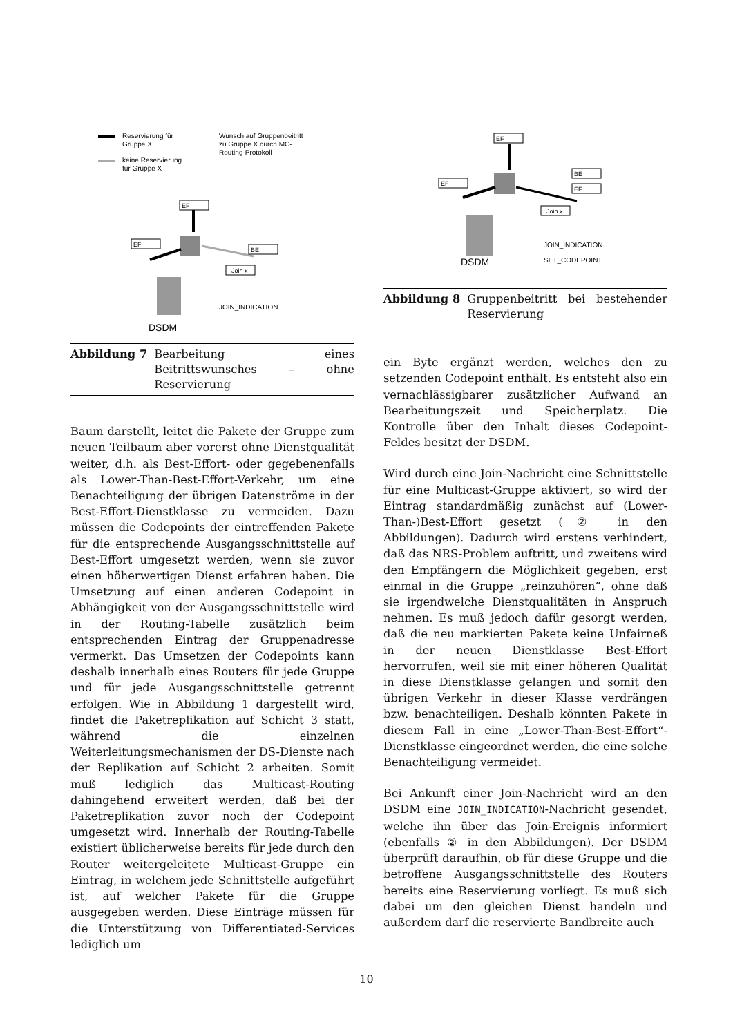Reservierung für
Gruppe X
keine Reservierung
für Gruppe X
Wunsch auf Gruppenbeitritt
zu Gruppe X durch MC-
Routing-Protokoll
EF
EF
BE
Join x
DSDM
JOIN_INDICATION
Abbildung 7 Bearbeitung eines Beitrittswunsches – ohne Reservierung
Baum darstellt, leitet die Pakete der Gruppe zum neuen Teilbaum aber vorerst ohne Dienstqualität weiter, d.h. als Best-Effort- oder gegebenenfalls als Lower-Than-Best-Effort-Verkehr, um eine Benachteiligung der übrigen Datenströme in der Best-Effort-Dienstklasse zu vermeiden. Dazu müssen die Codepoints der eintreffenden Pakete für die entsprechende Ausgangsschnittstelle auf Best-Effort umgesetzt werden, wenn sie zuvor einen höherwertigen Dienst erfahren haben. Die Umsetzung auf einen anderen Codepoint in Abhängigkeit von der Ausgangsschnittstelle wird in der Routing-Tabelle zusätzlich beim entsprechenden Eintrag der Gruppenadresse vermerkt. Das Umsetzen der Codepoints kann deshalb innerhalb eines Routers für jede Gruppe und für jede Ausgangsschnittstelle getrennt erfolgen. Wie in Abbildung 1 dargestellt wird, findet die Paketreplikation auf Schicht 3 statt, während die einzelnen Weiterleitungsmechanismen der DS-Dienste nach der Replikation auf Schicht 2 arbeiten. Somit muß lediglich das Multicast-Routing dahingehend erweitert werden, daß bei der Paketreplikation zuvor noch der Codepoint umgesetzt wird. Innerhalb der Routing-Tabelle existiert üblicherweise bereits für jede durch den Router weitergeleitete Multicast-Gruppe ein Eintrag, in welchem jede Schnittstelle aufgeführt ist, auf welcher Pakete für die Gruppe ausgegeben werden. Diese Einträge müssen für die Unterstützung von Differentiated-Services lediglich um
EF
EF
BE
EF
Join x
DSDM
JOIN_INDICATION
SET_CODEPOINT
Abbildung 8 Gruppenbeitritt bei bestehender Reservierung
ein Byte ergänzt werden, welches den zu setzenden Codepoint enthält. Es entsteht also ein vernachlässigbarer zusätzlicher Aufwand an Bearbeitungszeit und Speicherplatz. Die Kontrolle über den Inhalt dieses Codepoint-Feldes besitzt der DSDM.
Wird durch eine Join-Nachricht eine Schnittstelle für eine Multicast-Gruppe aktiviert, so wird der Eintrag standardmäßig zunächst auf (Lower-Than-)Best-Effort gesetzt (② in den Abbildungen). Dadurch wird erstens verhindert, daß das NRS-Problem auftritt, und zweitens wird den Empfängern die Möglichkeit gegeben, erst einmal in die Gruppe „reinzuhören“, ohne daß sie irgendwelche Dienstqualitäten in Anspruch nehmen. Es muß jedoch dafür gesorgt werden, daß die neu markierten Pakete keine Unfairneß in der neuen Dienstklasse Best-Effort hervorrufen, weil sie mit einer höheren Qualität in diese Dienstklasse gelangen und somit den übrigen Verkehr in dieser Klasse verdrängen bzw. benachteiligen. Deshalb könnten Pakete in diesem Fall in eine „Lower-Than-Best-Effort“-Dienstklasse eingeordnet werden, die eine solche Benachteiligung vermeidet.
Bei Ankunft einer Join-Nachricht wird an den DSDM eine JOIN_INDICATION-Nachricht gesendet, welche ihn über das Join-Ereignis informiert (ebenfalls ② in den Abbildungen). Der DSDM überprüft daraufhin, ob für diese Gruppe und die betroffene Ausgangsschnittstelle des Routers bereits eine Reservierung vorliegt. Es muß sich dabei um den gleichen Dienst handeln und außerdem darf die reservierte Bandbreite auch
10